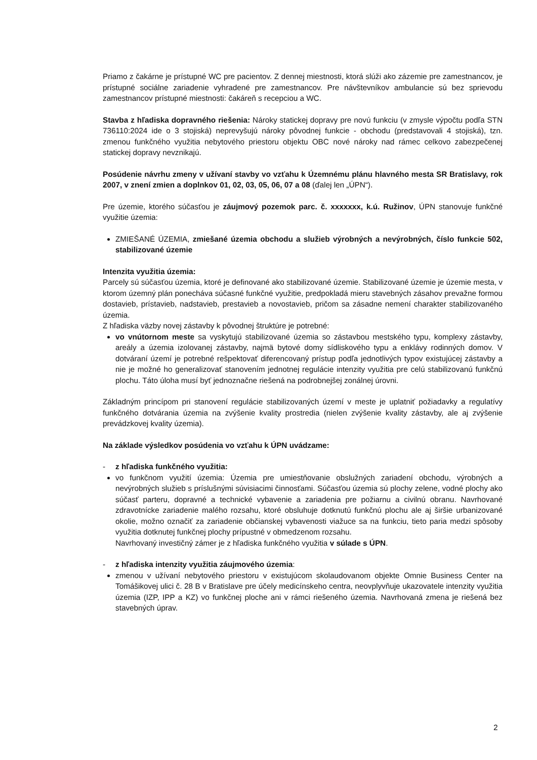Priamo z čakárne je prístupné WC pre pacientov. Z dennej miestnosti, ktorá slúži ako zázemie pre zamestnancov, je prístupné sociálne zariadenie vyhradené pre zamestnancov. Pre návštevníkov ambulancie sú bez sprievodu zamestnancov prístupné miestnosti: čakáreň s recepciou a WC.
Stavba z hľadiska dopravného riešenia: Nároky statickej dopravy pre novú funkciu (v zmysle výpočtu podľa STN 736110:2024 ide o 3 stojiská) neprevyšujú nároky pôvodnej funkcie - obchodu (predstavovali 4 stojiská), tzn. zmenou funkčného využitia nebytového priestoru objektu OBC nové nároky nad rámec celkovo zabezpečenej statickej dopravy nevznikajú.
Posúdenie návrhu zmeny v užívaní stavby vo vzťahu k Územnému plánu hlavného mesta SR Bratislavy, rok 2007, v znení zmien a doplnkov 01, 02, 03, 05, 06, 07 a 08 (ďalej len „ÚPN“).
Pre územie, ktorého súčasťou je záujmový pozemok parc. č. xxxxxxx, k.ú. Ružinov, ÚPN stanovuje funkčné využitie územia:
ZMIEŠANÉ ÚZEMIA, zmiešané územia obchodu a služieb výrobných a nevýrobných, číslo funkcie 502, stabilizované územie
Intenzita využitia územia:
Parcely sú súčasťou územia, ktoré je definované ako stabilizované územie. Stabilizované územie je územie mesta, v ktorom územný plán ponecháva súčasné funkčné využitie, predpokladá mieru stavebných zásahov prevažne formou dostavieb, prístavieb, nadstavieb, prestavieb a novostavieb, pričom sa zásadne nemení charakter stabilizovaného územia.
Z hľadiska väzby novej zástavby k pôvodnej štruktúre je potrebné:
vo vnútornom meste sa vyskytujú stabilizované územia so zástavbou mestského typu, komplexy zástavby, areály a územia izolovanej zástavby, najmä bytové domy sídliskového typu a enklávy rodinných domov. V dotváraní území je potrebné rešpektovať diferencovaný prístup podľa jednotlivých typov existujúcej zástavby a nie je možné ho generalizovať stanovením jednotnej regulácie intenzity využitia pre celú stabilizovanú funkčnú plochu. Táto úloha musí byť jednoznačne riešená na podrobnejšej zonálnej úrovni.
Základným princípom pri stanovení regulácie stabilizovaných území v meste je uplatniť požiadavky a regulatívy funkčného dotvárania územia na zvýšenie kvality prostredia (nielen zvýšenie kvality zástavby, ale aj zvýšenie prevádzkovej kvality územia).
Na základe výsledkov posúdenia vo vzťahu k ÚPN uvádzame:
- z hľadiska funkčného využitia:
vo funkčnom využití územia: Územia pre umiestňovanie obslužných zariadení obchodu, výrobných a nevýrobných služieb s príslušnými súvisiacimi činnosťami. Súčasťou územia sú plochy zelene, vodné plochy ako súčasť parteru, dopravné a technické vybavenie a zariadenia pre požiarnu a civilnú obranu. Navrhované zdravotnícke zariadenie malého rozsahu, ktoré obsluhuje dotknutú funkčnú plochu ale aj širšie urbanizované okolie, možno označiť za zariadenie občianskej vybavenosti viažuce sa na funkciu, tieto paria medzi spôsoby využitia dotknutej funkčnej plochy prípustné v obmedzenom rozsahu.
Navrhovaný investičný zámer je z hľadiska funkčného využitia v súlade s ÚPN.
- z hľadiska intenzity využitia záujmového územia:
zmenou v užívaní nebytového priestoru v existujúcom skolaudovanom objekte Omnie Business Center na Tomášikovej ulici č. 28 B v Bratislave pre účely medicínskeho centra, neovplyvňuje ukazovatele intenzity využitia územia (IZP, IPP a KZ) vo funkčnej ploche ani v rámci riešeného územia. Navrhovaná zmena je riešená bez stavebných úprav.
2